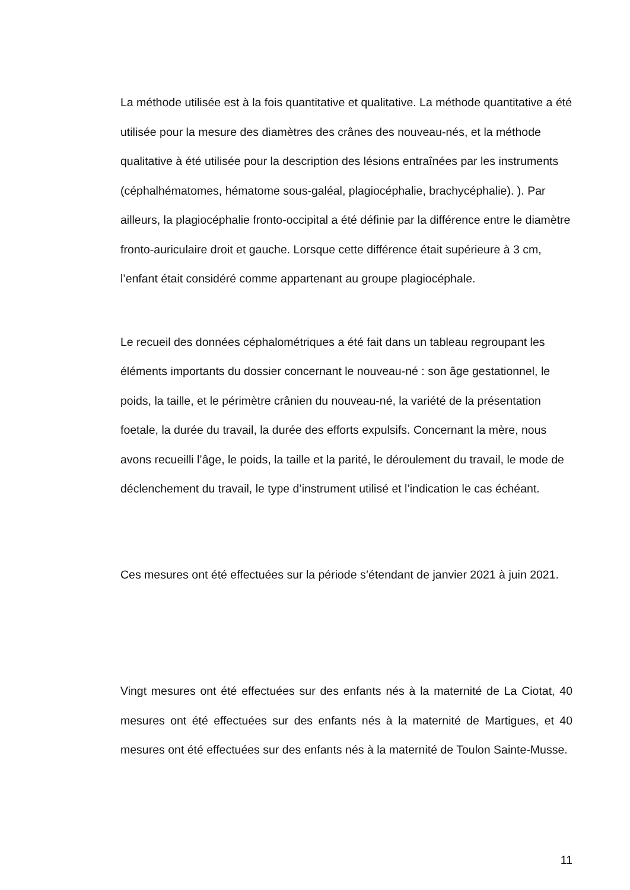La méthode utilisée est à la fois quantitative et qualitative. La méthode quantitative a été utilisée pour la mesure des diamètres des crânes des nouveau-nés, et la méthode qualitative à été utilisée pour la description des lésions entraînées par les instruments (céphalhématomes, hématome sous-galéal, plagiocéphalie, brachycéphalie). ). Par ailleurs, la plagiocéphalie fronto-occipital a été définie par la différence entre le diamètre fronto-auriculaire droit et gauche. Lorsque cette différence était supérieure à 3 cm, l’enfant était considéré comme appartenant au groupe plagiocéphale.
Le recueil des données céphalométriques a été fait dans un tableau regroupant les éléments importants du dossier concernant le nouveau-né : son âge gestationnel, le poids, la taille, et le périmètre crânien du nouveau-né, la variété de la présentation foetale, la durée du travail, la durée des efforts expulsifs. Concernant la mère, nous avons recueilli l’âge, le poids, la taille et la parité, le déroulement du travail, le mode de déclenchement du travail, le type d’instrument utilisé et l’indication le cas échéant.
Ces mesures ont été effectuées sur la période s’étendant de janvier 2021 à juin 2021.
Vingt mesures ont été effectuées sur des enfants nés à la maternité de La Ciotat, 40 mesures ont été effectuées sur des enfants nés à la maternité de Martigues, et 40 mesures ont été effectuées sur des enfants nés à la maternité de Toulon Sainte-Musse.
11